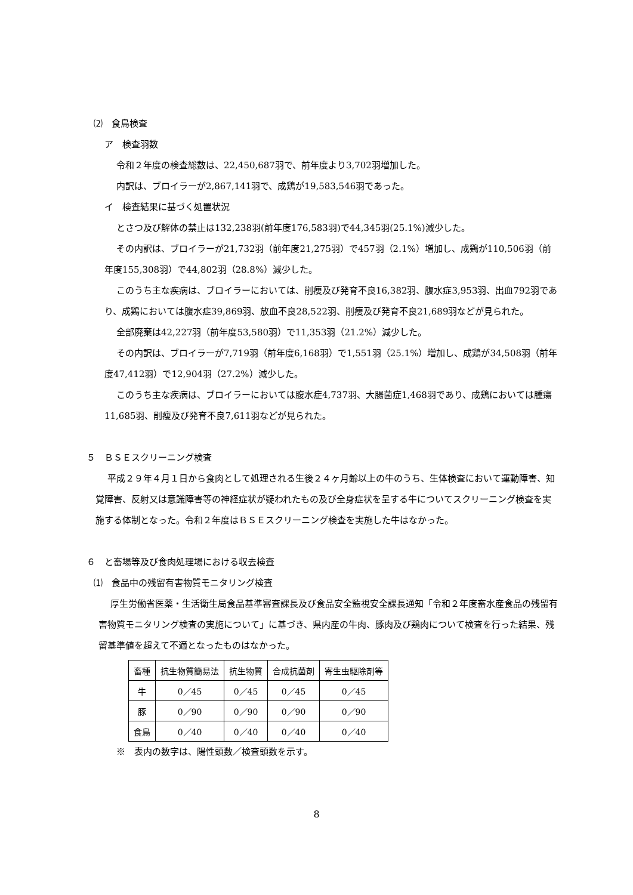⑵　食鳥検査
ア　検査羽数
令和２年度の検査総数は、22,450,687羽で、前年度より3,702羽増加した。
内訳は、ブロイラーが2,867,141羽で、成鶏が19,583,546羽であった。
イ　検査結果に基づく処置状況
とさつ及び解体の禁止は132,238羽(前年度176,583羽)で44,345羽(25.1%)減少した。
その内訳は、ブロイラーが21,732羽（前年度21,275羽）で457羽（2.1%）増加し、成鶏が110,506羽（前年度155,308羽）で44,802羽（28.8%）減少した。
このうち主な疾病は、ブロイラーにおいては、削痩及び発育不良16,382羽、腹水症3,953羽、出血792羽であり、成鶏においては腹水症39,869羽、放血不良28,522羽、削痩及び発育不良21,689羽などが見られた。
全部廃棄は42,227羽（前年度53,580羽）で11,353羽（21.2%）減少した。
その内訳は、ブロイラーが7,719羽（前年度6,168羽）で1,551羽（25.1%）増加し、成鶏が34,508羽（前年度47,412羽）で12,904羽（27.2%）減少した。
このうち主な疾病は、ブロイラーにおいては腹水症4,737羽、大腸菌症1,468羽であり、成鶏においては腫瘍11,685羽、削痩及び発育不良7,611羽などが見られた。
５　ＢＳＥスクリーニング検査
平成２９年４月１日から食肉として処理される生後２４ヶ月齢以上の牛のうち、生体検査において運動障害、知覚障害、反射又は意識障害等の神経症状が疑われたもの及び全身症状を呈する牛についてスクリーニング検査を実施する体制となった。令和２年度はＢＳＥスクリーニング検査を実施した牛はなかった。
６　と畜場等及び食肉処理場における収去検査
⑴　食品中の残留有害物質モニタリング検査
厚生労働省医薬・生活衛生局食品基準審査課長及び食品安全監視安全課長通知「令和２年度畜水産食品の残留有害物質モニタリング検査の実施について」に基づき、県内産の牛肉、豚肉及び鶏肉について検査を行った結果、残留基準値を超えて不適となったものはなかった。
| 畜種 | 抗生物質簡易法 | 抗生物質 | 合成抗菌剤 | 寄生虫駆除剤等 |
| --- | --- | --- | --- | --- |
| 牛 | 0／45 | 0／45 | 0／45 | 0／45 |
| 豚 | 0／90 | 0／90 | 0／90 | 0／90 |
| 食鳥 | 0／40 | 0／40 | 0／40 | 0／40 |
※　表内の数字は、陽性頭数／検査頭数を示す。
8